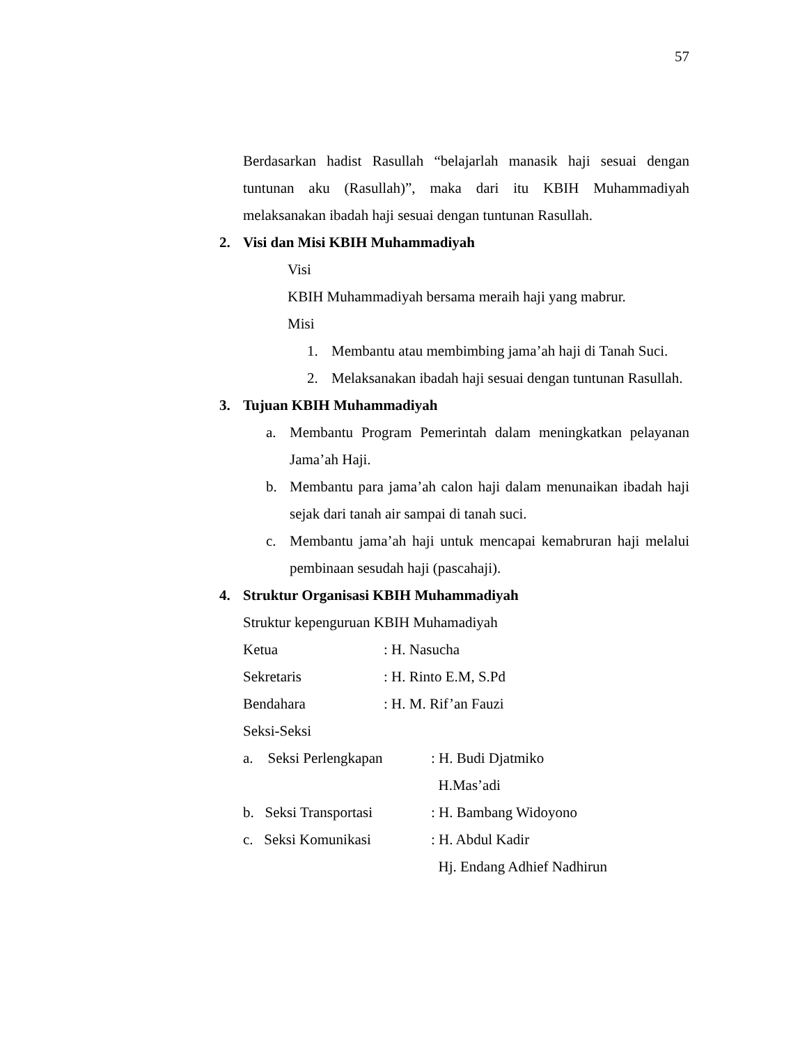57
Berdasarkan hadist Rasullah “belajarlah manasik haji sesuai dengan tuntunan aku (Rasullah)”, maka dari itu KBIH Muhammadiyah melaksanakan ibadah haji sesuai dengan tuntunan Rasullah.
2. Visi dan Misi KBIH Muhammadiyah
Visi
KBIH Muhammadiyah bersama meraih haji yang mabrur.
Misi
1. Membantu atau membimbing jama’ah haji di Tanah Suci.
2. Melaksanakan ibadah haji sesuai dengan tuntunan Rasullah.
3. Tujuan KBIH Muhammadiyah
a. Membantu Program Pemerintah dalam meningkatkan pelayanan Jama’ah Haji.
b. Membantu para jama’ah calon haji dalam menunaikan ibadah haji sejak dari tanah air sampai di tanah suci.
c. Membantu jama’ah haji untuk mencapai kemabruran haji melalui pembinaan sesudah haji (pascahaji).
4. Struktur Organisasi KBIH Muhammadiyah
Struktur kepenguruan KBIH Muhamadiyah
Ketua: H. Nasucha
Sekretaris: H. Rinto E.M, S.Pd
Bendahara: H. M. Rif’an Fauzi
Seksi-Seksi
a. Seksi Perlengkapan: H. Budi Djatmiko
H.Mas’adi
b. Seksi Transportasi: H. Bambang Widoyono
c. Seksi Komunikasi: H. Abdul Kadir
Hj. Endang Adhief Nadhirun